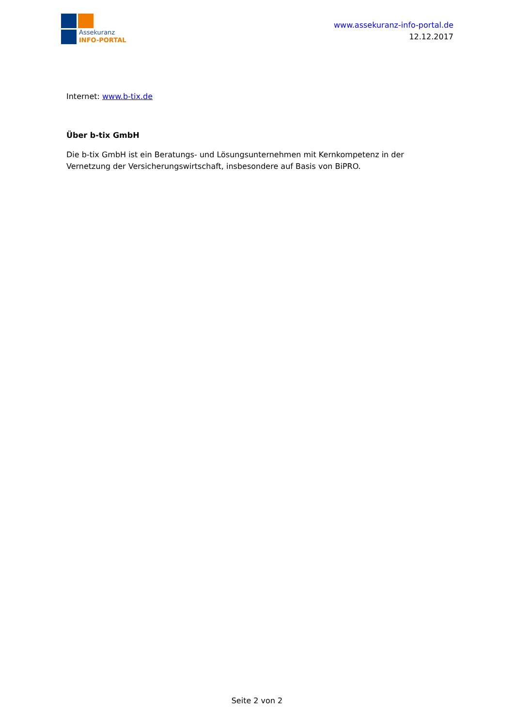Assekuranz
INFO-PORTAL
www.assekuranz-info-portal.de
12.12.2017
Internet: www.b-tix.de
Über b-tix GmbH
Die b-tix GmbH ist ein Beratungs- und Lösungsunternehmen mit Kernkompetenz in der Vernetzung der Versicherungswirtschaft, insbesondere auf Basis von BiPRO.
Seite 2 von 2